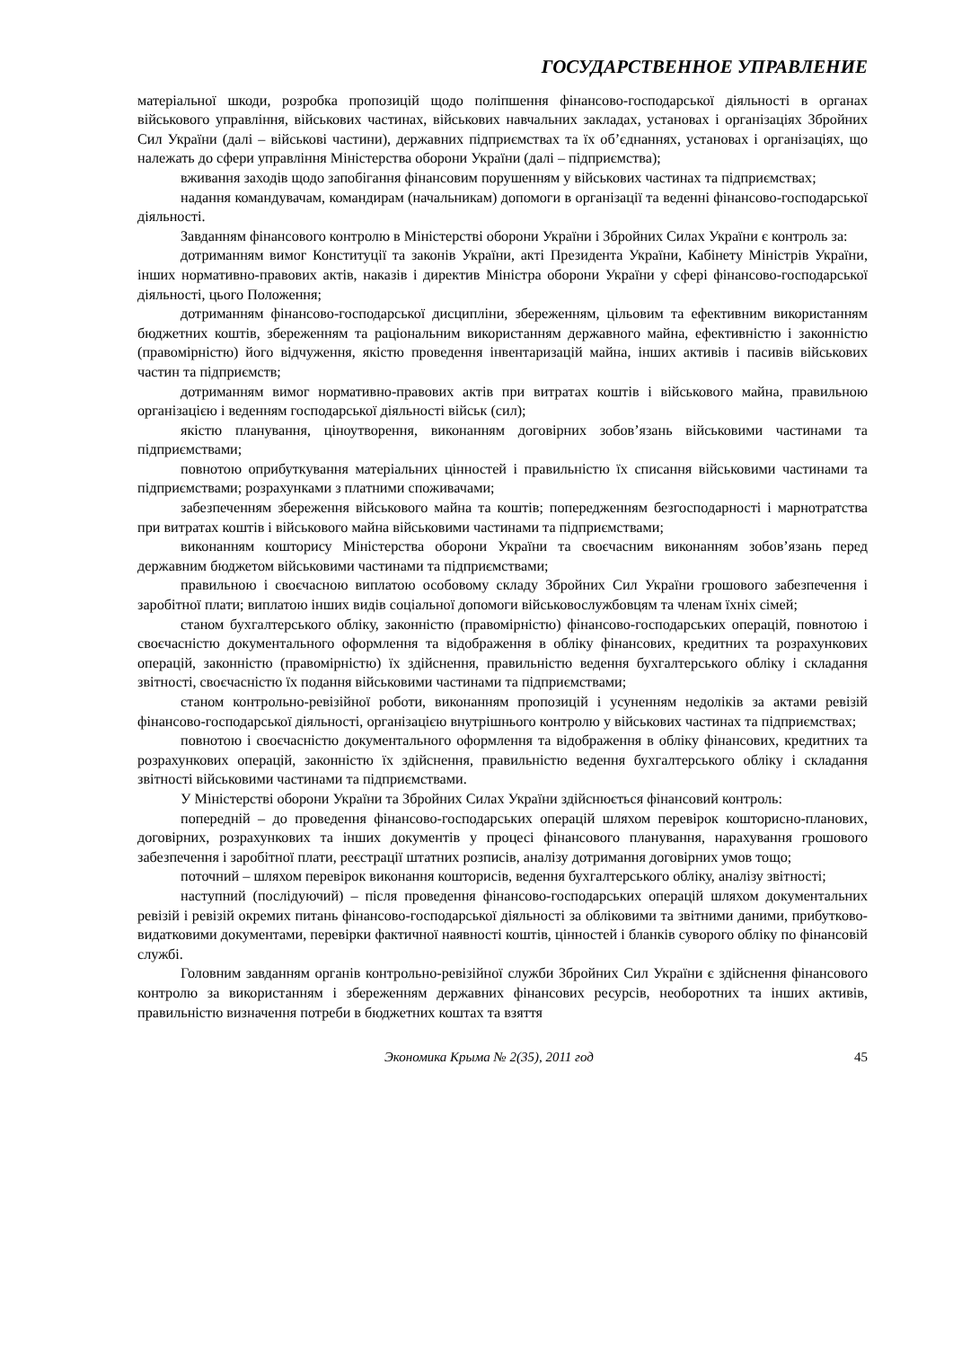ГОСУДАРСТВЕННОЕ УПРАВЛЕНИЕ
матеріальної шкоди, розробка пропозицій щодо поліпшення фінансово-господарської діяльності в органах військового управління, військових частинах, військових навчальних закладах, установах і організаціях Збройних Сил України (далі – військові частини), державних підприємствах та їх об’єднаннях, установах і організаціях, що належать до сфери управління Міністерства оборони України (далі – підприємства);
вживання заходів щодо запобігання фінансовим порушенням у військових частинах та підприємствах;
надання командувачам, командирам (начальникам) допомоги в організації та веденні фінансово-господарської діяльності.
Завданням фінансового контролю в Міністерстві оборони України і Збройних Силах України є контроль за:
дотриманням вимог Конституції та законів України, акті Президента України, Кабінету Міністрів України, інших нормативно-правових актів, наказів і директив Міністра оборони України у сфері фінансово-господарської діяльності, цього Положення;
дотриманням фінансово-господарської дисципліни, збереженням, цільовим та ефективним використанням бюджетних коштів, збереженням та раціональним використанням державного майна, ефективністю і законністю (правомірністю) його відчуження, якістю проведення інвентаризацій майна, інших активів і пасивів військових частин та підприємств;
дотриманням вимог нормативно-правових актів при витратах коштів і військового майна, правильною організацією і веденням господарської діяльності військ (сил);
якістю планування, ціноутворення, виконанням договірних зобов’язань військовими частинами та підприємствами;
повнотою оприбуткування матеріальних цінностей і правильністю їх списання військовими частинами та підприємствами; розрахунками з платними споживачами;
забезпеченням збереження військового майна та коштів; попередженням безгосподарності і марнотратства при витратах коштів і військового майна військовими частинами та підприємствами;
виконанням кошторису Міністерства оборони України та своєчасним виконанням зобов’язань перед державним бюджетом військовими частинами та підприємствами;
правильною і своєчасною виплатою особовому складу Збройних Сил України грошового забезпечення і заробітної плати; виплатою інших видів соціальної допомоги військовослужбовцям та членам їхніх сімей;
станом бухгалтерського обліку, законністю (правомірністю) фінансово-господарських операцій, повнотою і своєчасністю документального оформлення та відображення в обліку фінансових, кредитних та розрахункових операцій, законністю (правомірністю) їх здійснення, правильністю ведення бухгалтерського обліку і складання звітності, своєчасністю їх подання військовими частинами та підприємствами;
станом контрольно-ревізійної роботи, виконанням пропозицій і усуненням недоліків за актами ревізій фінансово-господарської діяльності, організацією внутрішнього контролю у військових частинах та підприємствах;
повнотою і своєчасністю документального оформлення та відображення в обліку фінансових, кредитних та розрахункових операцій, законністю їх здійснення, правильністю ведення бухгалтерського обліку і складання звітності військовими частинами та підприємствами.
У Міністерстві оборони України та Збройних Силах України здійснюється фінансовий контроль:
попередній – до проведення фінансово-господарських операцій шляхом перевірок кошторисно-планових, договірних, розрахункових та інших документів у процесі фінансового планування, нарахування грошового забезпечення і заробітної плати, реєстрації штатних розписів, аналізу дотримання договірних умов тощо;
поточний – шляхом перевірок виконання кошторисів, ведення бухгалтерського обліку, аналізу звітності;
наступний (послідуючий) – після проведення фінансово-господарських операцій шляхом документальних ревізій і ревізій окремих питань фінансово-господарської діяльності за обліковими та звітними даними, прибутково-видатковими документами, перевірки фактичної наявності коштів, цінностей і бланків суворого обліку по фінансовій службі.
Головним завданням органів контрольно-ревізійної служби Збройних Сил України є здійснення фінансового контролю за використанням і збереженням державних фінансових ресурсів, необоротних та інших активів, правильністю визначення потреби в бюджетних коштах та взяття
Экономика Крыма № 2(35), 2011 год 45